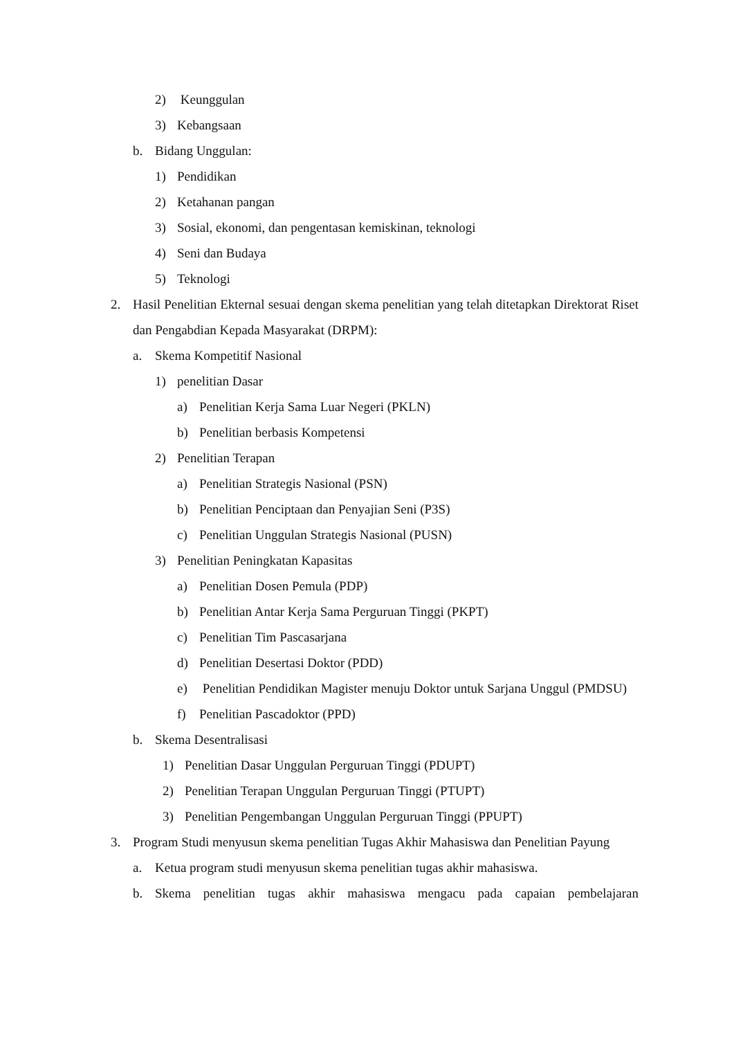2) Keunggulan
3) Kebangsaan
b. Bidang Unggulan:
1) Pendidikan
2) Ketahanan pangan
3) Sosial, ekonomi, dan pengentasan kemiskinan, teknologi
4) Seni dan Budaya
5) Teknologi
2. Hasil Penelitian Ekternal sesuai dengan skema penelitian yang telah ditetapkan Direktorat Riset dan Pengabdian Kepada Masyarakat (DRPM):
a. Skema Kompetitif Nasional
1) penelitian Dasar
a) Penelitian Kerja Sama Luar Negeri (PKLN)
b) Penelitian berbasis Kompetensi
2) Penelitian Terapan
a) Penelitian Strategis Nasional (PSN)
b) Penelitian Penciptaan dan Penyajian Seni (P3S)
c) Penelitian Unggulan Strategis Nasional (PUSN)
3) Penelitian Peningkatan Kapasitas
a) Penelitian Dosen Pemula (PDP)
b) Penelitian Antar Kerja Sama Perguruan Tinggi (PKPT)
c) Penelitian Tim Pascasarjana
d) Penelitian Desertasi Doktor (PDD)
e) Penelitian Pendidikan Magister menuju Doktor untuk Sarjana Unggul (PMDSU)
f) Penelitian Pascadoktor (PPD)
b. Skema Desentralisasi
1) Penelitian Dasar Unggulan Perguruan Tinggi (PDUPT)
2) Penelitian Terapan Unggulan Perguruan Tinggi (PTUPT)
3) Penelitian Pengembangan Unggulan Perguruan Tinggi (PPUPT)
3. Program Studi menyusun skema penelitian Tugas Akhir Mahasiswa dan Penelitian Payung
a. Ketua program studi menyusun skema penelitian tugas akhir mahasiswa.
b. Skema penelitian tugas akhir mahasiswa mengacu pada capaian pembelajaran